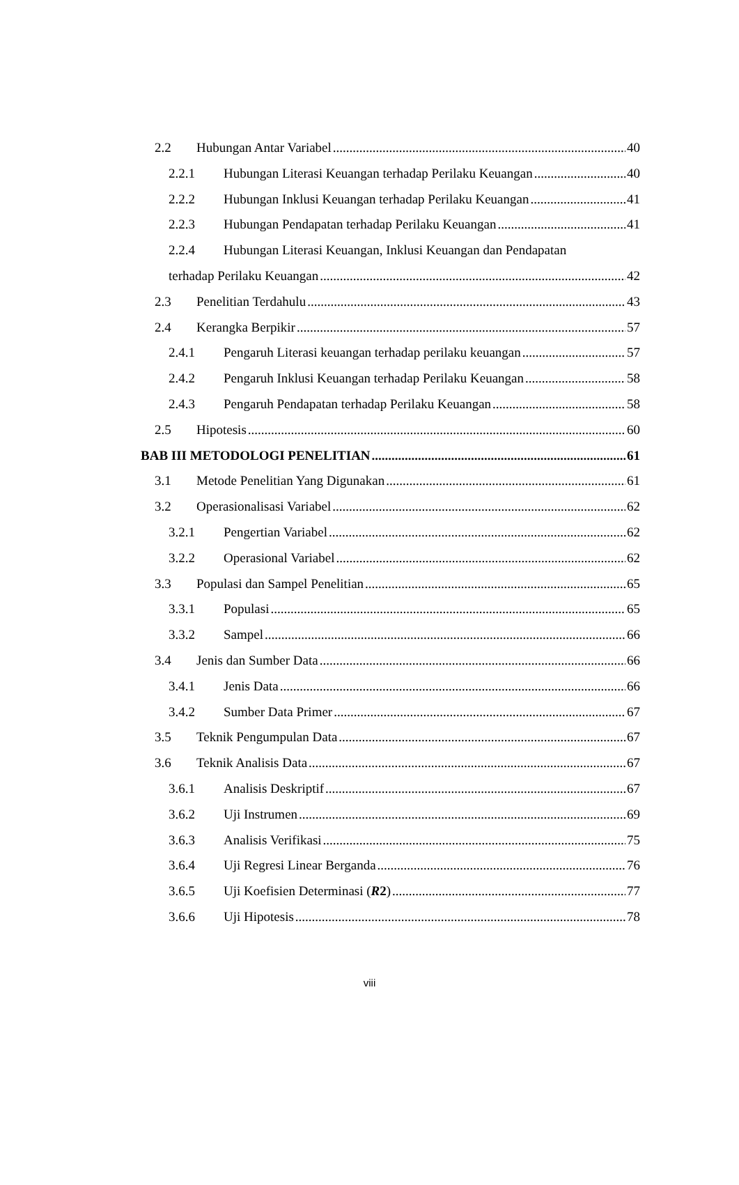2.2 Hubungan Antar Variabel 40
2.2.1 Hubungan Literasi Keuangan terhadap Perilaku Keuangan 40
2.2.2 Hubungan Inklusi Keuangan terhadap Perilaku Keuangan 41
2.2.3 Hubungan Pendapatan terhadap Perilaku Keuangan 41
2.2.4 Hubungan Literasi Keuangan, Inklusi Keuangan dan Pendapatan
terhadap Perilaku Keuangan 42
2.3 Penelitian Terdahulu 43
2.4 Kerangka Berpikir 57
2.4.1 Pengaruh Literasi keuangan terhadap perilaku keuangan 57
2.4.2 Pengaruh Inklusi Keuangan terhadap Perilaku Keuangan 58
2.4.3 Pengaruh Pendapatan terhadap Perilaku Keuangan 58
2.5 Hipotesis 60
BAB III METODOLOGI PENELITIAN 61
3.1 Metode Penelitian Yang Digunakan 61
3.2 Operasionalisasi Variabel 62
3.2.1 Pengertian Variabel 62
3.2.2 Operasional Variabel 62
3.3 Populasi dan Sampel Penelitian 65
3.3.1 Populasi 65
3.3.2 Sampel 66
3.4 Jenis dan Sumber Data 66
3.4.1 Jenis Data 66
3.4.2 Sumber Data Primer 67
3.5 Teknik Pengumpulan Data 67
3.6 Teknik Analisis Data 67
3.6.1 Analisis Deskriptif 67
3.6.2 Uji Instrumen 69
3.6.3 Analisis Verifikasi 75
3.6.4 Uji Regresi Linear Berganda 76
3.6.5 Uji Koefisien Determinasi (R2) 77
3.6.6 Uji Hipotesis 78
viii